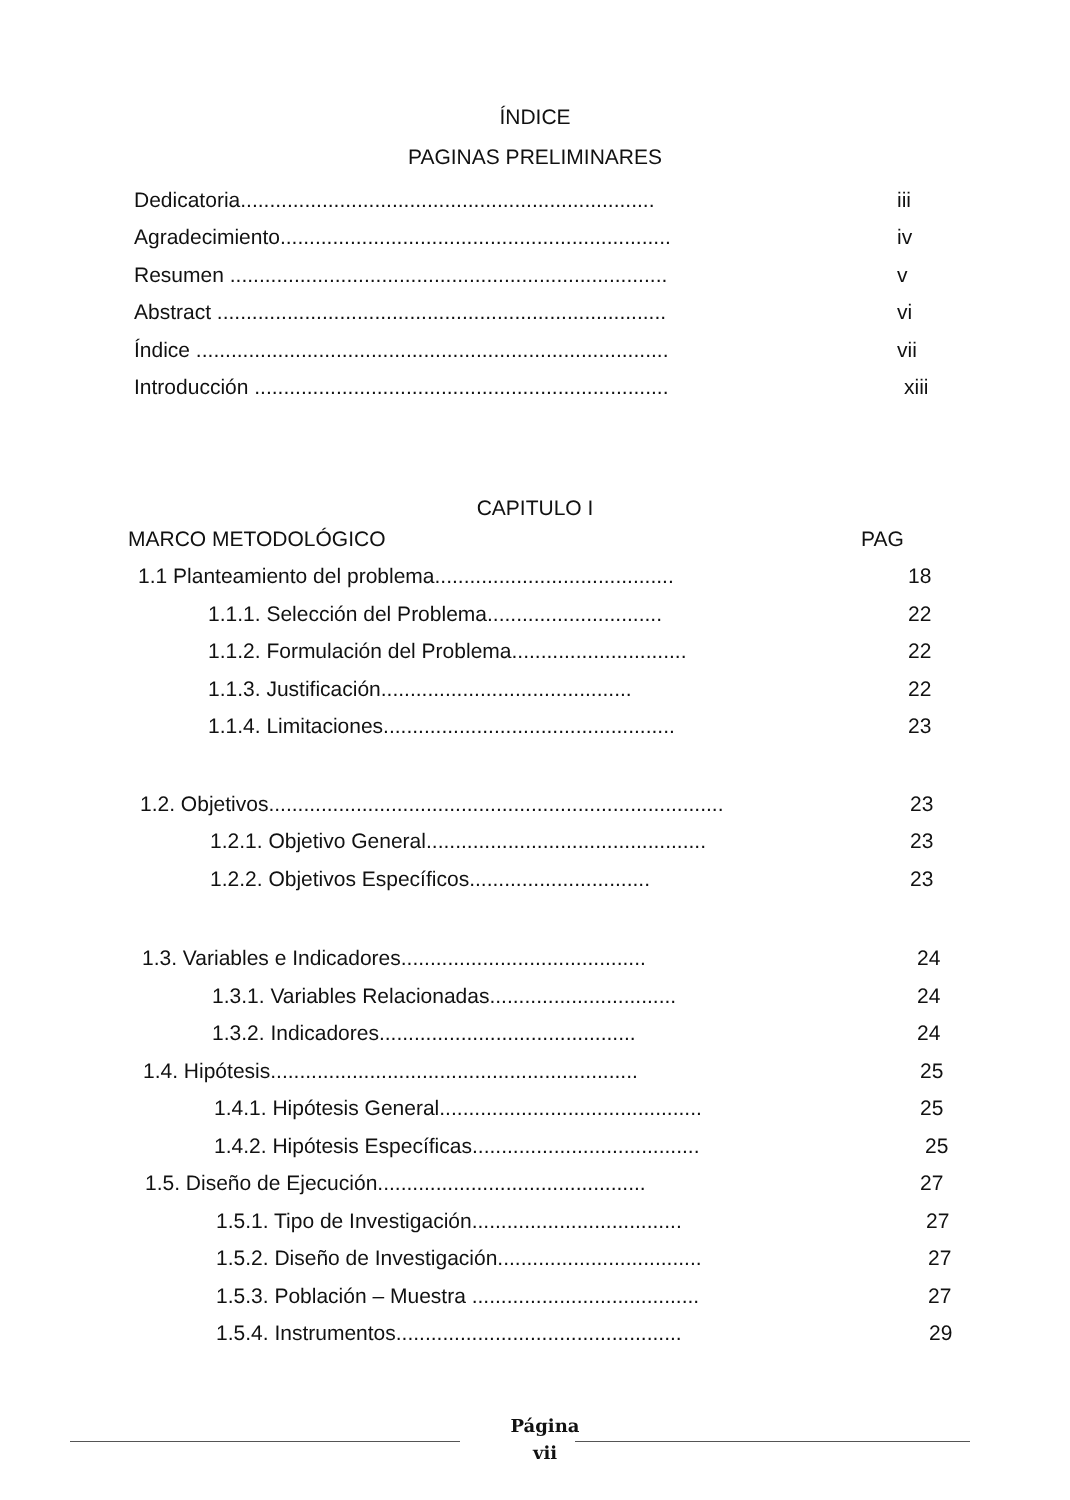ÍNDICE
PAGINAS PRELIMINARES
Dedicatoria....................................................................... iii
Agradecimiento................................................................... iv
Resumen ........................................................................... v
Abstract ............................................................................. vi
Índice ................................................................................. vii
Introducción ....................................................................... xiii
CAPITULO I
MARCO METODOLÓGICO PAG
1.1 Planteamiento del problema......................................... 18
1.1.1. Selección del Problema.............................. 22
1.1.2. Formulación del Problema.............................. 22
1.1.3. Justificación........................................... 22
1.1.4. Limitaciones.................................................. 23
1.2. Objetivos.............................................................................. 23
1.2.1. Objetivo General................................................ 23
1.2.2. Objetivos Específicos............................... 23
1.3. Variables e Indicadores.......................................... 24
1.3.1. Variables Relacionadas................................ 24
1.3.2. Indicadores............................................ 24
1.4. Hipótesis............................................................... 25
1.4.1. Hipótesis General............................................. 25
1.4.2. Hipótesis Específicas....................................... 25
1.5. Diseño de Ejecución.............................................. 27
1.5.1. Tipo de Investigación.................................... 27
1.5.2. Diseño de Investigación................................... 27
1.5.3. Población – Muestra ....................................... 27
1.5.4. Instrumentos................................................. 29
Página
vii